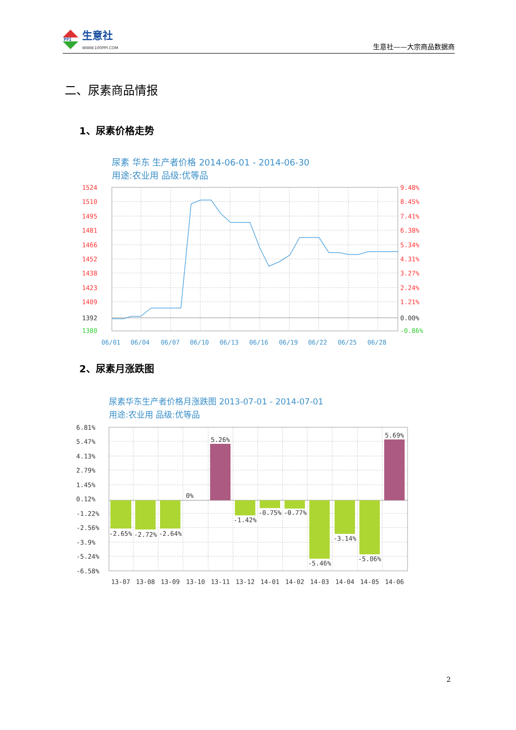PPI
生意社
WWW.100PPI.COM
生意社——大宗商品数据商
二、尿素商品情报
1、尿素价格走势
尿素 华东 生产者价格 2014-06-01 - 2014-06-30
用途:农业用 品级:优等品
1524
1510
1495
1481
1466
1452
1438
1423
1409
1392
1380
9.48%
8.45%
7.41%
6.38%
5.34%
4.31%
3.27%
2.24%
1.21%
0.00%
-0.86%
06/01
06/04
06/07
06/10
06/13
06/16
06/19
06/22
06/25
06/28
2、尿素月涨跌图
尿素华东生产者价格月涨跌图 2013-07-01 - 2014-07-01
用途:农业用 品级:优等品
6.81%
5.47%
4.13%
2.79%
1.45%
0.12%
-1.22%
-2.56%
-3.9%
-5.24%
-6.58%
-2.65%
-2.72%
-2.64%
0%
5.26%
-1.42%
-0.75%
-0.77%
-5.46%
-3.14%
-5.06%
5.69%
13-07
13-08
13-09
13-10
13-11
13-12
14-01
14-02
14-03
14-04
14-05
14-06
2